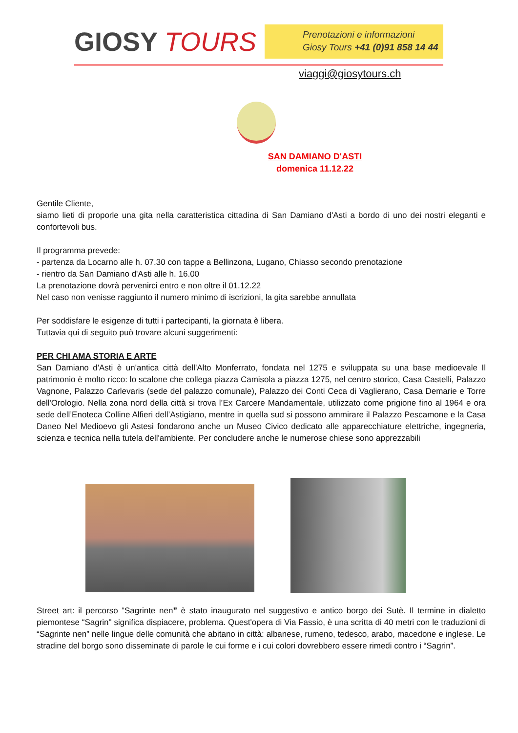GIOSY TOURS
Prenotazioni e informazioni
Giosy Tours +41 (0)91 858 14 44
viaggi@giosytours.ch
SAN DAMIANO D'ASTI
domenica 11.12.22
Gentile Cliente,
siamo lieti di proporle una gita nella caratteristica cittadina di San Damiano d'Asti a bordo di uno dei nostri eleganti e confortevoli bus.
Il programma prevede:
- partenza da Locarno alle h. 07.30 con tappe a Bellinzona, Lugano, Chiasso secondo prenotazione
- rientro da San Damiano d'Asti alle h. 16.00
La prenotazione dovrà pervenirci entro e non oltre il 01.12.22
Nel caso non venisse raggiunto il numero minimo di iscrizioni, la gita sarebbe annullata
Per soddisfare le esigenze di tutti i partecipanti, la giornata è libera.
Tuttavia qui di seguito può trovare alcuni suggerimenti:
PER CHI AMA STORIA E ARTE
San Damiano d'Asti è un'antica città dell'Alto Monferrato, fondata nel 1275 e sviluppata su una base medioevale Il patrimonio è molto ricco: lo scalone che collega piazza Camisola a piazza 1275, nel centro storico, Casa Castelli, Palazzo Vagnone, Palazzo Carlevaris (sede del palazzo comunale), Palazzo dei Conti Ceca di Vaglierano, Casa Demarie e Torre dell'Orologio. Nella zona nord della città si trova l’Ex Carcere Mandamentale, utilizzato come prigione fino al 1964 e ora sede dell’Enoteca Colline Alfieri dell’Astigiano, mentre in quella sud si possono ammirare il Palazzo Pescamone e la Casa Daneo Nel Medioevo gli Astesi fondarono anche un Museo Civico dedicato alle apparecchiature elettriche, ingegneria, scienza e tecnica nella tutela dell'ambiente. Per concludere anche le numerose chiese sono apprezzabili
Street art: il percorso “Sagrinte nen” è stato inaugurato nel suggestivo e antico borgo dei Sutè. Il termine in dialetto piemontese “Sagrin" significa dispiacere, problema. Quest'opera di Via Fassio, è una scritta di 40 metri con le traduzioni di “Sagrinte nen” nelle lingue delle comunità che abitano in città: albanese, rumeno, tedesco, arabo, macedone e inglese. Le stradine del borgo sono disseminate di parole le cui forme e i cui colori dovrebbero essere rimedi contro i “Sagrin”.